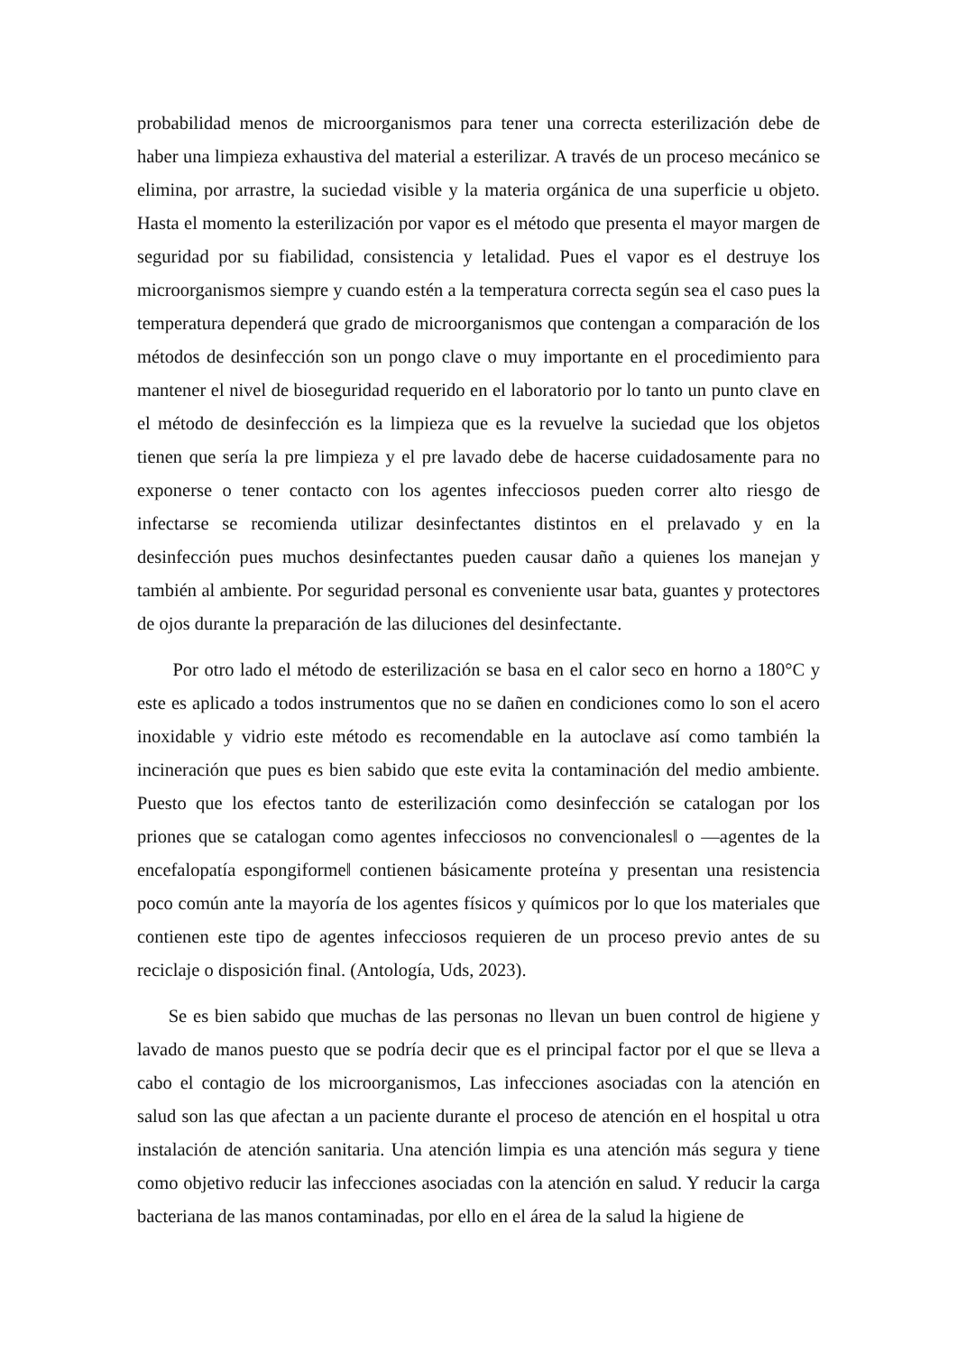probabilidad menos de microorganismos para tener una correcta esterilización debe de haber una limpieza exhaustiva del material a esterilizar. A través de un proceso mecánico se elimina, por arrastre, la suciedad visible y la materia orgánica de una superficie u objeto. Hasta el momento la esterilización por vapor es el método que presenta el mayor margen de seguridad por su fiabilidad, consistencia y letalidad. Pues el vapor es el destruye los microorganismos siempre y cuando estén a la temperatura correcta según sea el caso pues la temperatura dependerá que grado de microorganismos que contengan a comparación de los métodos de desinfección son un pongo clave o muy importante en el procedimiento para mantener el nivel de bioseguridad requerido en el laboratorio por lo tanto un punto clave en el método de desinfección es la limpieza que es la revuelve la suciedad que los objetos tienen que sería la pre limpieza y el pre lavado debe de hacerse cuidadosamente para no exponerse o tener contacto con los agentes infecciosos pueden correr alto riesgo de infectarse se recomienda utilizar desinfectantes distintos en el prelavado y en la desinfección pues muchos desinfectantes pueden causar daño a quienes los manejan y también al ambiente. Por seguridad personal es conveniente usar bata, guantes y protectores de ojos durante la preparación de las diluciones del desinfectante.
Por otro lado el método de esterilización se basa en el calor seco en horno a 180°C y este es aplicado a todos instrumentos que no se dañen en condiciones como lo son el acero inoxidable y vidrio este método es recomendable en la autoclave así como también la incineración que pues es bien sabido que este evita la contaminación del medio ambiente. Puesto que los efectos tanto de esterilización como desinfección se catalogan por los priones que se catalogan como agentes infecciosos no convencionales‖ o ―agentes de la encefalopatía espongiforme‖ contienen básicamente proteína y presentan una resistencia poco común ante la mayoría de los agentes físicos y químicos por lo que los materiales que contienen este tipo de agentes infecciosos requieren de un proceso previo antes de su reciclaje o disposición final. (Antología, Uds, 2023).
Se es bien sabido que muchas de las personas no llevan un buen control de higiene y lavado de manos puesto que se podría decir que es el principal factor por el que se lleva a cabo el contagio de los microorganismos, Las infecciones asociadas con la atención en salud son las que afectan a un paciente durante el proceso de atención en el hospital u otra instalación de atención sanitaria. Una atención limpia es una atención más segura y tiene como objetivo reducir las infecciones asociadas con la atención en salud. Y reducir la carga bacteriana de las manos contaminadas, por ello en el área de la salud la higiene de